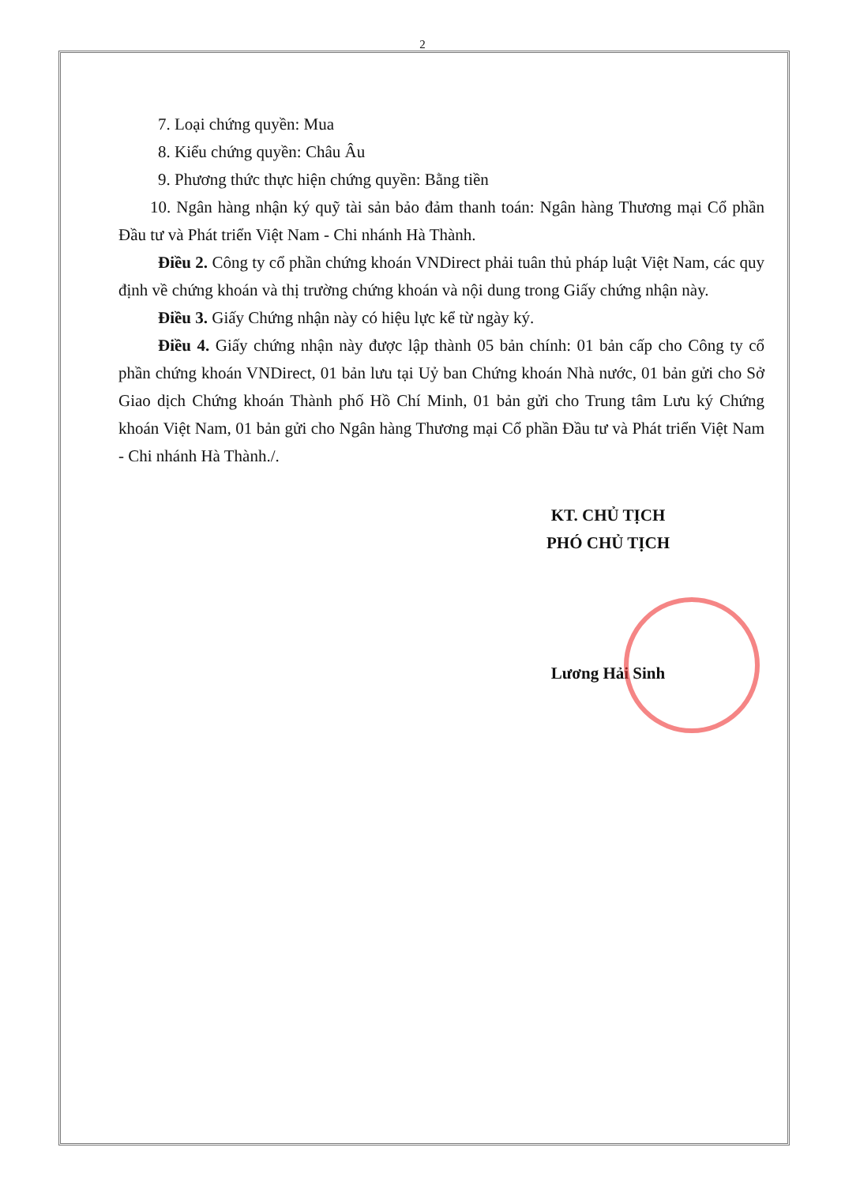2
7. Loại chứng quyền: Mua
8. Kiểu chứng quyền: Châu Âu
9. Phương thức thực hiện chứng quyền: Bằng tiền
10. Ngân hàng nhận ký quỹ tài sản bảo đảm thanh toán: Ngân hàng Thương mại Cổ phần Đầu tư và Phát triển Việt Nam - Chi nhánh Hà Thành.
Điều 2. Công ty cổ phần chứng khoán VNDirect phải tuân thủ pháp luật Việt Nam, các quy định về chứng khoán và thị trường chứng khoán và nội dung trong Giấy chứng nhận này.
Điều 3. Giấy Chứng nhận này có hiệu lực kể từ ngày ký.
Điều 4. Giấy chứng nhận này được lập thành 05 bản chính: 01 bản cấp cho Công ty cổ phần chứng khoán VNDirect, 01 bản lưu tại Uỷ ban Chứng khoán Nhà nước, 01 bản gửi cho Sở Giao dịch Chứng khoán Thành phố Hồ Chí Minh, 01 bản gửi cho Trung tâm Lưu ký Chứng khoán Việt Nam, 01 bản gửi cho Ngân hàng Thương mại Cổ phần Đầu tư và Phát triển Việt Nam - Chi nhánh Hà Thành./.
KT. CHỦ TỊCH
PHÓ CHỦ TỊCH
Lương Hải Sinh